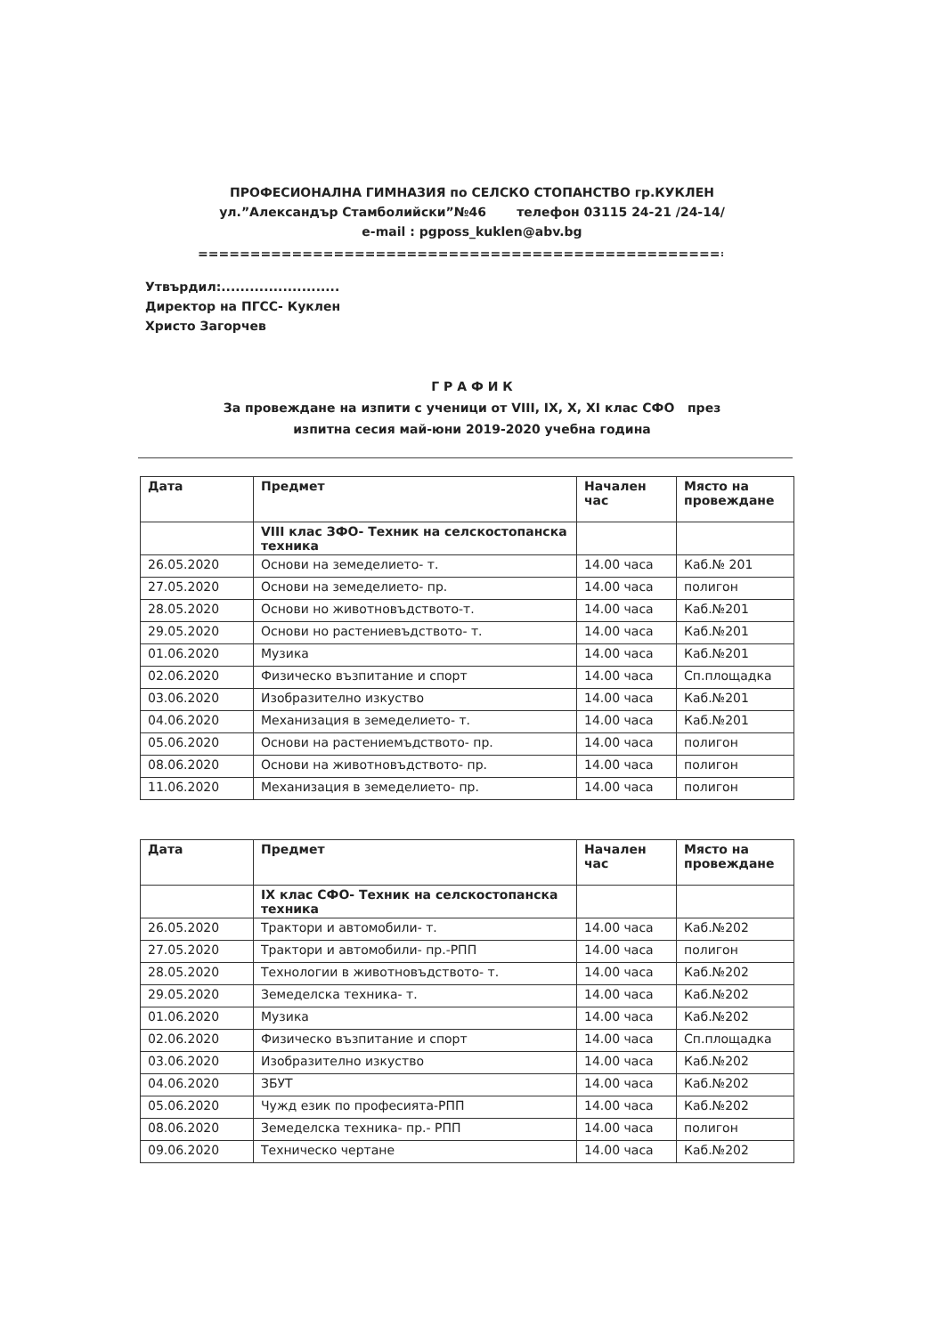ПРОФЕСИОНАЛНА ГИМНАЗИЯ по СЕЛСКО СТОПАНСТВО гр.КУКЛЕН
ул.”Александър Стамболийски”№46 телефон 03115 24-21 /24-14/
e-mail : pgposs_kuklen@abv.bg
=================================================================
Утвърдил:.........................
Директор на ПГСС- Куклен
Христо Загорчев
Г Р А Ф И К
За провеждане на изпити с ученици от VIII, IX, X, XI клас СФО през
изпитна сесия май-юни 2019-2020 учебна година
| Дата | Предмет | Начален час | Място на провеждане |
| --- | --- | --- | --- |
| | VIII клас ЗФО- Техник на селскостопанска техника | | |
| 26.05.2020 | Основи на земеделието- т. | 14.00 часа | Каб.№ 201 |
| 27.05.2020 | Основи на земеделието- пр. | 14.00 часа | полигон |
| 28.05.2020 | Основи но животновъдството-т. | 14.00 часа | Каб.№201 |
| 29.05.2020 | Основи но растениевъдството- т. | 14.00 часа | Каб.№201 |
| 01.06.2020 | Музика | 14.00 часа | Каб.№201 |
| 02.06.2020 | Физическо възпитание и спорт | 14.00 часа | Сп.площадка |
| 03.06.2020 | Изобразително изкуство | 14.00 часа | Каб.№201 |
| 04.06.2020 | Механизация в земеделието- т. | 14.00 часа | Каб.№201 |
| 05.06.2020 | Основи на растениемъдството- пр. | 14.00 часа | полигон |
| 08.06.2020 | Основи на животновъдството- пр. | 14.00 часа | полигон |
| 11.06.2020 | Механизация в земеделието- пр. | 14.00 часа | полигон |
| Дата | Предмет | Начален час | Място на провеждане |
| --- | --- | --- | --- |
| | IX клас СФО- Техник на селскостопанска техника | | |
| 26.05.2020 | Трактори и автомобили- т. | 14.00 часа | Каб.№202 |
| 27.05.2020 | Трактори и автомобили- пр.-РПП | 14.00 часа | полигон |
| 28.05.2020 | Технологии в животновъдството- т. | 14.00 часа | Каб.№202 |
| 29.05.2020 | Земеделска техника- т. | 14.00 часа | Каб.№202 |
| 01.06.2020 | Музика | 14.00 часа | Каб.№202 |
| 02.06.2020 | Физическо възпитание и спорт | 14.00 часа | Сп.площадка |
| 03.06.2020 | Изобразително изкуство | 14.00 часа | Каб.№202 |
| 04.06.2020 | ЗБУТ | 14.00 часа | Каб.№202 |
| 05.06.2020 | Чужд език по професията-РПП | 14.00 часа | Каб.№202 |
| 08.06.2020 | Земеделска техника- пр.- РПП | 14.00 часа | полигон |
| 09.06.2020 | Техническо чертане | 14.00 часа | Каб.№202 |